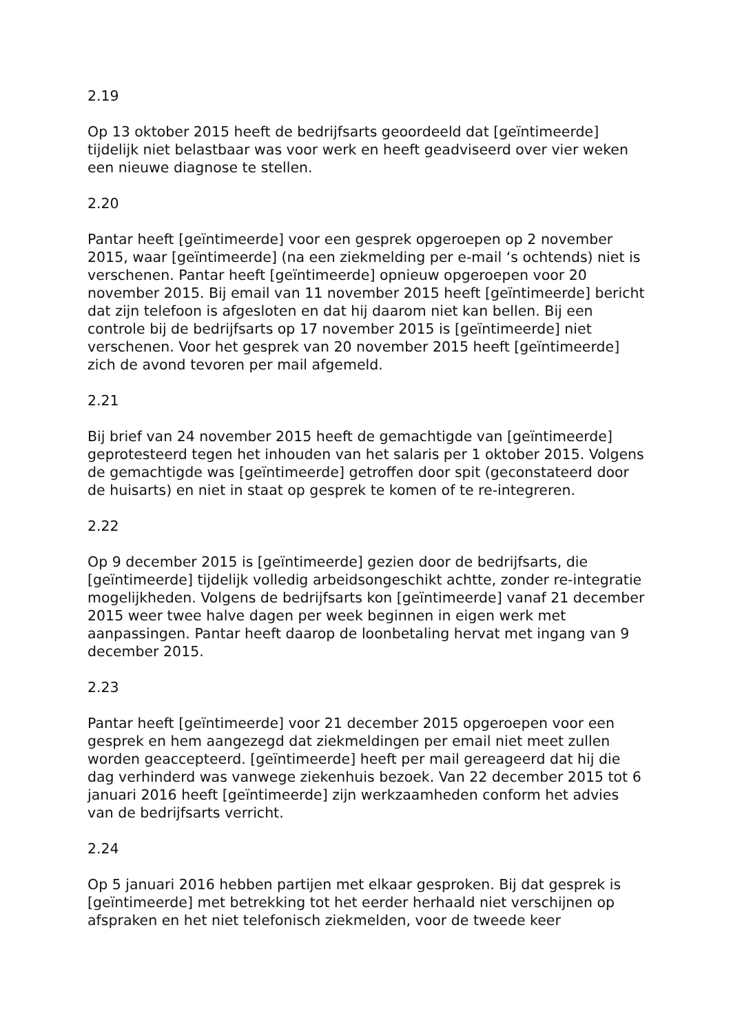2.19
Op 13 oktober 2015 heeft de bedrijfsarts geoordeeld dat [geïntimeerde] tijdelijk niet belastbaar was voor werk en heeft geadviseerd over vier weken een nieuwe diagnose te stellen.
2.20
Pantar heeft [geïntimeerde] voor een gesprek opgeroepen op 2 november 2015, waar [geïntimeerde] (na een ziekmelding per e-mail ‘s ochtends) niet is verschenen. Pantar heeft [geïntimeerde] opnieuw opgeroepen voor 20 november 2015. Bij email van 11 november 2015 heeft [geïntimeerde] bericht dat zijn telefoon is afgesloten en dat hij daarom niet kan bellen. Bij een controle bij de bedrijfsarts op 17 november 2015 is [geïntimeerde] niet verschenen. Voor het gesprek van 20 november 2015 heeft [geïntimeerde] zich de avond tevoren per mail afgemeld.
2.21
Bij brief van 24 november 2015 heeft de gemachtigde van [geïntimeerde] geprotesteerd tegen het inhouden van het salaris per 1 oktober 2015. Volgens de gemachtigde was [geïntimeerde] getroffen door spit (geconstateerd door de huisarts) en niet in staat op gesprek te komen of te re-integreren.
2.22
Op 9 december 2015 is [geïntimeerde] gezien door de bedrijfsarts, die [geïntimeerde] tijdelijk volledig arbeidsongeschikt achtte, zonder re-integratie mogelijkheden. Volgens de bedrijfsarts kon [geïntimeerde] vanaf 21 december 2015 weer twee halve dagen per week beginnen in eigen werk met aanpassingen. Pantar heeft daarop de loonbetaling hervat met ingang van 9 december 2015.
2.23
Pantar heeft [geïntimeerde] voor 21 december 2015 opgeroepen voor een gesprek en hem aangezegd dat ziekmeldingen per email niet meet zullen worden geaccepteerd. [geïntimeerde] heeft per mail gereageerd dat hij die dag verhinderd was vanwege ziekenhuis bezoek. Van 22 december 2015 tot 6 januari 2016 heeft [geïntimeerde] zijn werkzaamheden conform het advies van de bedrijfsarts verricht.
2.24
Op 5 januari 2016 hebben partijen met elkaar gesproken. Bij dat gesprek is [geïntimeerde] met betrekking tot het eerder herhaald niet verschijnen op afspraken en het niet telefonisch ziekmelden, voor de tweede keer